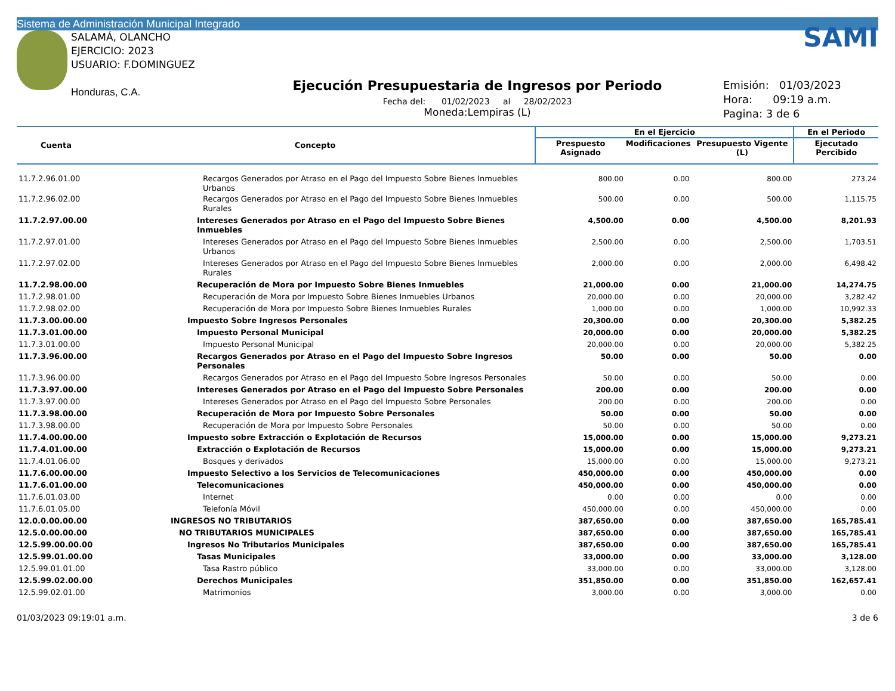Sistema de Administración Municipal Integrado
SALAMÁ, OLANCHO
EJERCICIO: 2023
USUARIO: F.DOMINGUEZ
Honduras, C.A.
Ejecución Presupuestaria de Ingresos por Periodo
Fecha del: 01/02/2023 al 28/02/2023
Moneda:Lempiras (L)
SAMI
Emisión: 01/03/2023
Hora: 09:19 a.m.
Pagina: 3 de 6
| Cuenta | Concepto | En el Ejercicio | | | En el Periodo |
| --- | --- | --- | --- | --- | --- |
| | | Prespuesto Asignado | Modificaciones | Presupuesto Vigente (L) | Ejecutado Percibido |
| 11.7.2.96.01.00 | Recargos Generados por Atraso en el Pago del Impuesto Sobre Bienes Inmuebles Urbanos | 800.00 | 0.00 | 800.00 | 273.24 |
| 11.7.2.96.02.00 | Recargos Generados por Atraso en el Pago del Impuesto Sobre Bienes Inmuebles Rurales | 500.00 | 0.00 | 500.00 | 1,115.75 |
| 11.7.2.97.00.00 | Intereses Generados por Atraso en el Pago del Impuesto Sobre Bienes Inmuebles | 4,500.00 | 0.00 | 4,500.00 | 8,201.93 |
| 11.7.2.97.01.00 | Intereses Generados por Atraso en el Pago del Impuesto Sobre Bienes Inmuebles Urbanos | 2,500.00 | 0.00 | 2,500.00 | 1,703.51 |
| 11.7.2.97.02.00 | Intereses Generados por Atraso en el Pago del Impuesto Sobre Bienes Inmuebles Rurales | 2,000.00 | 0.00 | 2,000.00 | 6,498.42 |
| 11.7.2.98.00.00 | Recuperación de Mora por Impuesto Sobre Bienes Inmuebles | 21,000.00 | 0.00 | 21,000.00 | 14,274.75 |
| 11.7.2.98.01.00 | Recuperación de Mora por Impuesto Sobre Bienes Inmuebles Urbanos | 20,000.00 | 0.00 | 20,000.00 | 3,282.42 |
| 11.7.2.98.02.00 | Recuperación de Mora por Impuesto Sobre Bienes Inmuebles Rurales | 1,000.00 | 0.00 | 1,000.00 | 10,992.33 |
| 11.7.3.00.00.00 | Impuesto Sobre Ingresos Personales | 20,300.00 | 0.00 | 20,300.00 | 5,382.25 |
| 11.7.3.01.00.00 | Impuesto Personal Municipal | 20,000.00 | 0.00 | 20,000.00 | 5,382.25 |
| 11.7.3.01.00.00 | Impuesto Personal Municipal | 20,000.00 | 0.00 | 20,000.00 | 5,382.25 |
| 11.7.3.96.00.00 | Recargos Generados por Atraso en el Pago del Impuesto Sobre Ingresos Personales | 50.00 | 0.00 | 50.00 | 0.00 |
| 11.7.3.96.00.00 | Recargos Generados por Atraso en el Pago del Impuesto Sobre Ingresos Personales | 50.00 | 0.00 | 50.00 | 0.00 |
| 11.7.3.97.00.00 | Intereses Generados por Atraso en el Pago del Impuesto Sobre Personales | 200.00 | 0.00 | 200.00 | 0.00 |
| 11.7.3.97.00.00 | Intereses Generados por Atraso en el Pago del Impuesto Sobre Personales | 200.00 | 0.00 | 200.00 | 0.00 |
| 11.7.3.98.00.00 | Recuperación de Mora por Impuesto Sobre Personales | 50.00 | 0.00 | 50.00 | 0.00 |
| 11.7.3.98.00.00 | Recuperación de Mora por Impuesto Sobre Personales | 50.00 | 0.00 | 50.00 | 0.00 |
| 11.7.4.00.00.00 | Impuesto sobre Extracción o Explotación de Recursos | 15,000.00 | 0.00 | 15,000.00 | 9,273.21 |
| 11.7.4.01.00.00 | Extracción o Explotación de Recursos | 15,000.00 | 0.00 | 15,000.00 | 9,273.21 |
| 11.7.4.01.06.00 | Bosques y derivados | 15,000.00 | 0.00 | 15,000.00 | 9,273.21 |
| 11.7.6.00.00.00 | Impuesto Selectivo a los Servicios de Telecomunicaciones | 450,000.00 | 0.00 | 450,000.00 | 0.00 |
| 11.7.6.01.00.00 | Telecomunicaciones | 450,000.00 | 0.00 | 450,000.00 | 0.00 |
| 11.7.6.01.03.00 | Internet | 0.00 | 0.00 | 0.00 | 0.00 |
| 11.7.6.01.05.00 | Telefonía Móvil | 450,000.00 | 0.00 | 450,000.00 | 0.00 |
| 12.0.0.00.00.00 | INGRESOS NO TRIBUTARIOS | 387,650.00 | 0.00 | 387,650.00 | 165,785.41 |
| 12.5.0.00.00.00 | NO TRIBUTARIOS MUNICIPALES | 387,650.00 | 0.00 | 387,650.00 | 165,785.41 |
| 12.5.99.00.00.00 | Ingresos No Tributarios Municipales | 387,650.00 | 0.00 | 387,650.00 | 165,785.41 |
| 12.5.99.01.00.00 | Tasas Municipales | 33,000.00 | 0.00 | 33,000.00 | 3,128.00 |
| 12.5.99.01.01.00 | Tasa Rastro público | 33,000.00 | 0.00 | 33,000.00 | 3,128.00 |
| 12.5.99.02.00.00 | Derechos Municipales | 351,850.00 | 0.00 | 351,850.00 | 162,657.41 |
| 12.5.99.02.01.00 | Matrimonios | 3,000.00 | 0.00 | 3,000.00 | 0.00 |
01/03/2023 09:19:01 a.m. 3 de 6